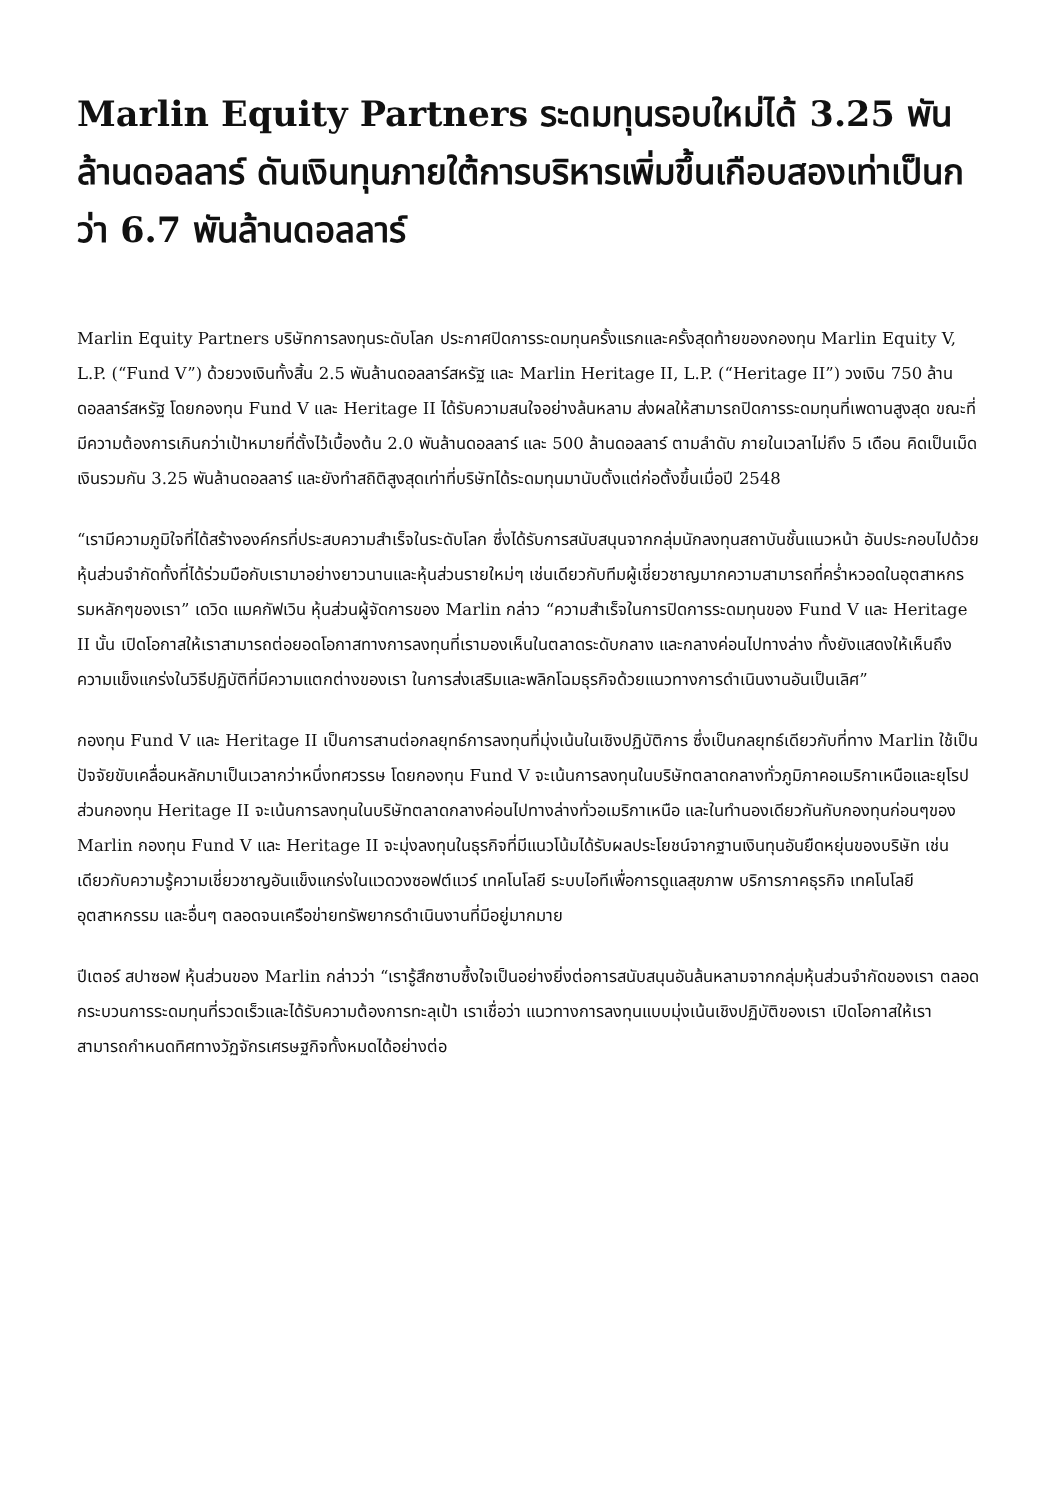Marlin Equity Partners ระดมทุนรอบใหม่ได้ 3.25 พันล้านดอลลาร์ ดันเงินทุนภายใต้การบริหารเพิ่มขึ้นเกือบสองเท่าเป็นกว่า 6.7 พันล้านดอลลาร์
Marlin Equity Partners บริษัทการลงทุนระดับโลก ประกาศปิดการระดมทุนครั้งแรกและครั้งสุดท้ายของกองทุน Marlin Equity V, L.P. (“Fund V”) ด้วยวงเงินทั้งสิ้น 2.5 พันล้านดอลลาร์สหรัฐ และ Marlin Heritage II, L.P. (“Heritage II”) วงเงิน 750 ล้านดอลลาร์สหรัฐ โดยกองทุน Fund V และ Heritage II ได้รับความสนใจอย่างล้นหลาม ส่งผลให้สามารถปิดการระดมทุนที่เพดานสูงสุด ขณะที่มีความต้องการเกินกว่าเป้าหมายที่ตั้งไว้เบื้องต้น 2.0 พันล้านดอลลาร์ และ 500 ล้านดอลลาร์ ตามลำดับ ภายในเวลาไม่ถึง 5 เดือน คิดเป็นเม็ดเงินรวมกัน 3.25 พันล้านดอลลาร์ และยังทำสถิติสูงสุดเท่าที่บริษัทได้ระดมทุนมานับตั้งแต่ก่อตั้งขึ้นเมื่อปี 2548
“เรามีความภูมิใจที่ได้สร้างองค์กรที่ประสบความสำเร็จในระดับโลก ซึ่งได้รับการสนับสนุนจากกลุ่มนักลงทุนสถาบันชั้นแนวหน้า อันประกอบไปด้วยหุ้นส่วนจำกัดทั้งที่ได้ร่วมมือกับเรามาอย่างยาวนานและหุ้นส่วนรายใหม่ๆ เช่นเดียวกับทีมผู้เชี่ยวชาญมากความสามารถที่คร่ำหวอดในอุตสาหกรรมหลักๆของเรา” เดวิด แมคกัฟเวิน หุ้นส่วนผู้จัดการของ Marlin กล่าว “ความสำเร็จในการปิดการระดมทุนของ Fund V และ Heritage II นั้น เปิดโอกาสให้เราสามารถต่อยอดโอกาสทางการลงทุนที่เรามองเห็นในตลาดระดับกลาง และกลางค่อนไปทางล่าง ทั้งยังแสดงให้เห็นถึงความแข็งแกร่งในวิธีปฏิบัติที่มีความแตกต่างของเรา ในการส่งเสริมและพลิกโฉมธุรกิจด้วยแนวทางการดำเนินงานอันเป็นเลิศ”
กองทุน Fund V และ Heritage II เป็นการสานต่อกลยุทธ์การลงทุนที่มุ่งเน้นในเชิงปฏิบัติการ ซึ่งเป็นกลยุทธ์เดียวกับที่ทาง Marlin ใช้เป็นปัจจัยขับเคลื่อนหลักมาเป็นเวลากว่าหนึ่งทศวรรษ โดยกองทุน Fund V จะเน้นการลงทุนในบริษัทตลาดกลางทั่วภูมิภาคอเมริกาเหนือและยุโรป ส่วนกองทุน Heritage II จะเน้นการลงทุนในบริษัทตลาดกลางค่อนไปทางล่างทั่วอเมริกาเหนือ และในทำนองเดียวกันกับกองทุนก่อนๆของ Marlin กองทุน Fund V และ Heritage II จะมุ่งลงทุนในธุรกิจที่มีแนวโน้มได้รับผลประโยชน์จากฐานเงินทุนอันยืดหยุ่นของบริษัท เช่นเดียวกับความรู้ความเชี่ยวชาญอันแข็งแกร่งในแวดวงซอฟต์แวร์ เทคโนโลยี ระบบไอทีเพื่อการดูแลสุขภาพ บริการภาคธุรกิจ เทคโนโลยีอุตสาหกรรม และอื่นๆ ตลอดจนเครือข่ายทรัพยากรดำเนินงานที่มีอยู่มากมาย
ปีเตอร์ สปาซอฟ หุ้นส่วนของ Marlin กล่าวว่า “เรารู้สึกซาบซึ้งใจเป็นอย่างยิ่งต่อการสนับสนุนอันล้นหลามจากกลุ่มหุ้นส่วนจำกัดของเรา ตลอดกระบวนการระดมทุนที่รวดเร็วและได้รับความต้องการทะลุเป้า เราเชื่อว่า แนวทางการลงทุนแบบมุ่งเน้นเชิงปฏิบัติของเรา เปิดโอกาสให้เราสามารถกำหนดทิศทางวัฏจักรเศรษฐกิจทั้งหมดได้อย่างต่อ